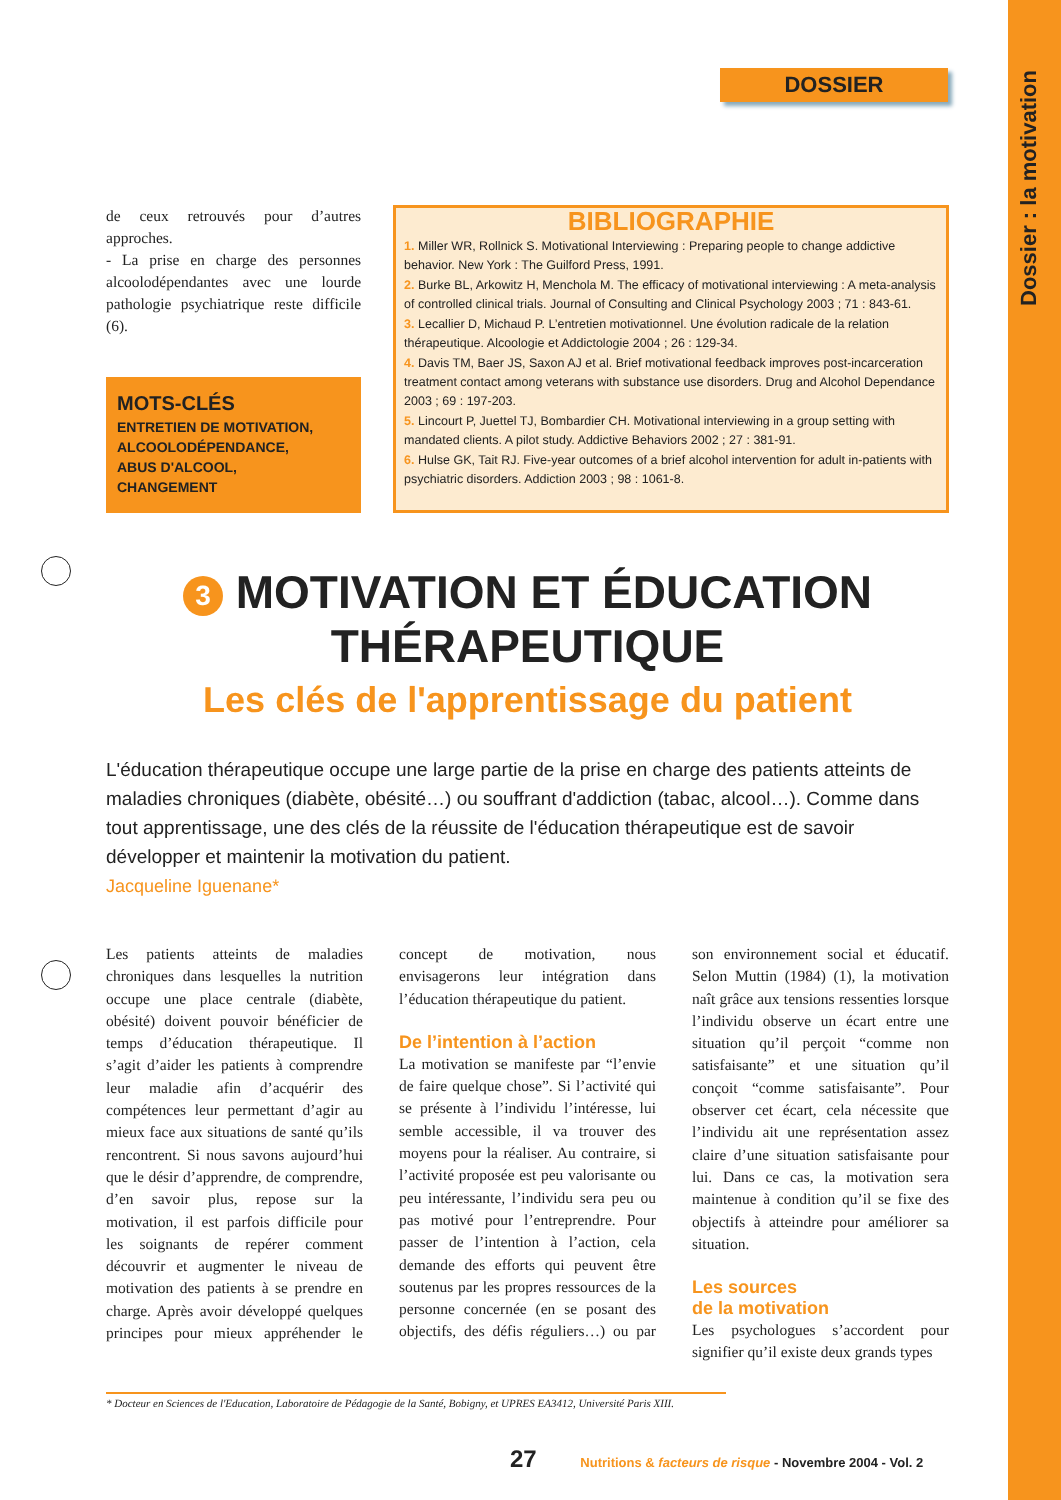Dossier : la motivation
DOSSIER
de ceux retrouvés pour d’autres approches.
- La prise en charge des personnes alcoolodépendantes avec une lourde pathologie psychiatrique reste difficile (6).
MOTS-CLÉS
ENTRETIEN DE MOTIVATION,
ALCOOLODÉPENDANCE,
ABUS D'ALCOOL,
CHANGEMENT
BIBLIOGRAPHIE
1. Miller WR, Rollnick S. Motivational Interviewing : Preparing people to change addictive behavior. New York : The Guilford Press, 1991.
2. Burke BL, Arkowitz H, Menchola M. The efficacy of motivational interviewing : A meta-analysis of controlled clinical trials. Journal of Consulting and Clinical Psychology 2003 ; 71 : 843-61.
3. Lecallier D, Michaud P. L’entretien motivationnel. Une évolution radicale de la relation thérapeutique. Alcoologie et Addictologie 2004 ; 26 : 129-34.
4. Davis TM, Baer JS, Saxon AJ et al. Brief motivational feedback improves post-incarceration treatment contact among veterans with substance use disorders. Drug and Alcohol Dependance 2003 ; 69 : 197-203.
5. Lincourt P, Juettel TJ, Bombardier CH. Motivational interviewing in a group setting with mandated clients. A pilot study. Addictive Behaviors 2002 ; 27 : 381-91.
6. Hulse GK, Tait RJ. Five-year outcomes of a brief alcohol intervention for adult in-patients with psychiatric disorders. Addiction 2003 ; 98 : 1061-8.
3 MOTIVATION ET ÉDUCATION THÉRAPEUTIQUE
Les clés de l'apprentissage du patient
L'éducation thérapeutique occupe une large partie de la prise en charge des patients atteints de maladies chroniques (diabète, obésité…) ou souffrant d'addiction (tabac, alcool…). Comme dans tout apprentissage, une des clés de la réussite de l'éducation thérapeutique est de savoir développer et maintenir la motivation du patient.
Jacqueline Iguenane*
Les patients atteints de maladies chroniques dans lesquelles la nutrition occupe une place centrale (diabète, obésité) doivent pouvoir bénéficier de temps d’éducation thérapeutique. Il s’agit d’aider les patients à comprendre leur maladie afin d’acquérir des compétences leur permettant d’agir au mieux face aux situations de santé qu’ils rencontrent. Si nous savons aujourd’hui que le désir d’apprendre, de comprendre, d’en savoir plus, repose sur la motivation, il est parfois difficile pour les soignants de repérer comment découvrir et augmenter le niveau de motivation des patients à se prendre en charge. Après avoir développé quelques principes pour mieux appréhender le concept de motivation, nous envisagerons leur intégration dans l’éducation thérapeutique du patient.
De l’intention à l’action
La motivation se manifeste par “l’envie de faire quelque chose”. Si l’activité qui se présente à l’individu l’intéresse, lui semble accessible, il va trouver des moyens pour la réaliser. Au contraire, si l’activité proposée est peu valorisante ou peu intéressante, l’individu sera peu ou pas motivé pour l’entreprendre. Pour passer de l’intention à l’action, cela demande des efforts qui peuvent être soutenus par les propres ressources de la personne concernée (en se posant des objectifs, des défis réguliers…) ou par son environnement social et éducatif. Selon Muttin (1984) (1), la motivation naît grâce aux tensions ressenties lorsque l’individu observe un écart entre une situation qu’il perçoit “comme non satisfaisante” et une situation qu’il conçoit “comme satisfaisante”. Pour observer cet écart, cela nécessite que l’individu ait une représentation assez claire d’une situation satisfaisante pour lui. Dans ce cas, la motivation sera maintenue à condition qu’il se fixe des objectifs à atteindre pour améliorer sa situation.
Les sources
de la motivation
Les psychologues s’accordent pour signifier qu’il existe deux grands types
* Docteur en Sciences de l'Education, Laboratoire de Pédagogie de la Santé, Bobigny, et UPRES EA3412, Université Paris XIII.
27 Nutritions & facteurs de risque - Novembre 2004 - Vol. 2